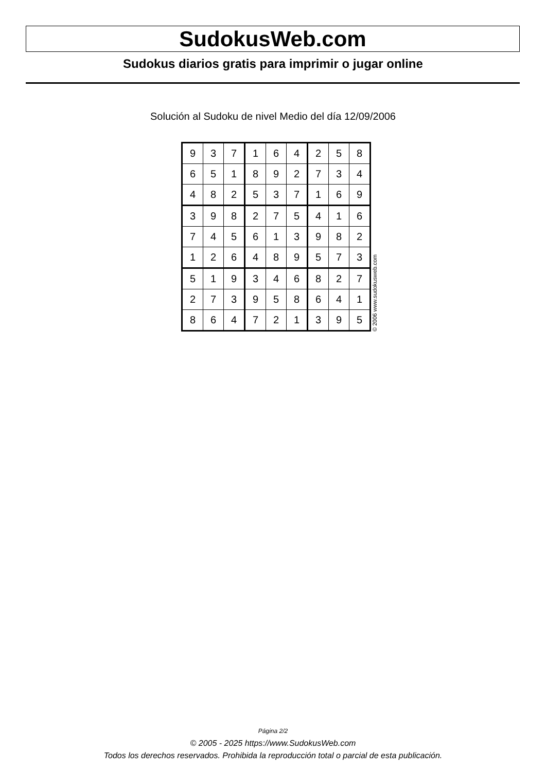SudokusWeb.com
Sudokus diarios gratis para imprimir o jugar online
Solución al Sudoku de nivel Medio del día 12/09/2006
| 9 | 3 | 7 | 1 | 6 | 4 | 2 | 5 | 8 |
| 6 | 5 | 1 | 8 | 9 | 2 | 7 | 3 | 4 |
| 4 | 8 | 2 | 5 | 3 | 7 | 1 | 6 | 9 |
| 3 | 9 | 8 | 2 | 7 | 5 | 4 | 1 | 6 |
| 7 | 4 | 5 | 6 | 1 | 3 | 9 | 8 | 2 |
| 1 | 2 | 6 | 4 | 8 | 9 | 5 | 7 | 3 |
| 5 | 1 | 9 | 3 | 4 | 6 | 8 | 2 | 7 |
| 2 | 7 | 3 | 9 | 5 | 8 | 6 | 4 | 1 |
| 8 | 6 | 4 | 7 | 2 | 1 | 3 | 9 | 5 |
© 2006 www.sudokusweb.com
Página 2/2
© 2005 - 2025 https://www.SudokusWeb.com
Todos los derechos reservados. Prohibida la reproducción total o parcial de esta publicación.